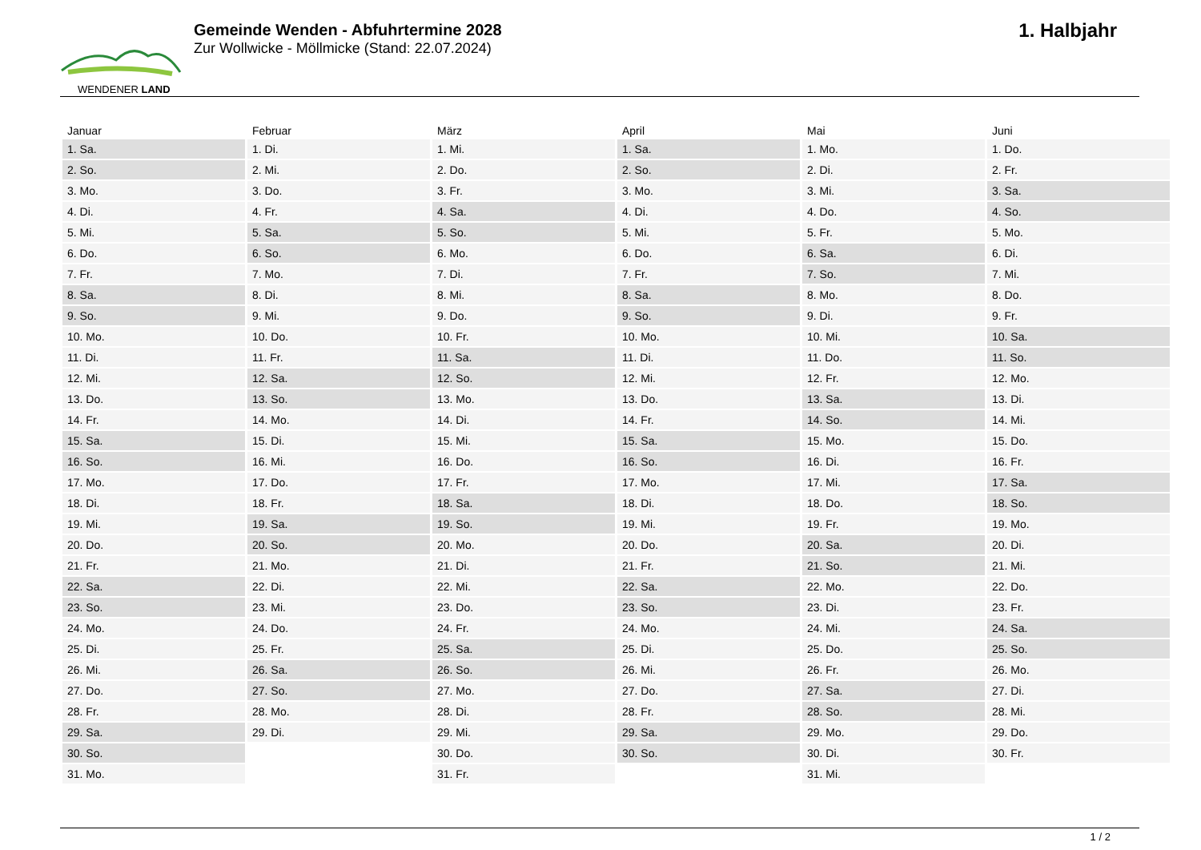WENDENER LAND
Gemeinde Wenden - Abfuhrtermine 2028
Zur Wollwicke - Möllmicke (Stand: 22.07.2024)
1. Halbjahr
| Januar | Februar | März | April | Mai | Juni |
| --- | --- | --- | --- | --- | --- |
| 1. Sa. | 1. Di. | 1. Mi. | 1. Sa. | 1. Mo. | 1. Do. |
| 2. So. | 2. Mi. | 2. Do. | 2. So. | 2. Di. | 2. Fr. |
| 3. Mo. | 3. Do. | 3. Fr. | 3. Mo. | 3. Mi. | 3. Sa. |
| 4. Di. | 4. Fr. | 4. Sa. | 4. Di. | 4. Do. | 4. So. |
| 5. Mi. | 5. Sa. | 5. So. | 5. Mi. | 5. Fr. | 5. Mo. |
| 6. Do. | 6. So. | 6. Mo. | 6. Do. | 6. Sa. | 6. Di. |
| 7. Fr. | 7. Mo. | 7. Di. | 7. Fr. | 7. So. | 7. Mi. |
| 8. Sa. | 8. Di. | 8. Mi. | 8. Sa. | 8. Mo. | 8. Do. |
| 9. So. | 9. Mi. | 9. Do. | 9. So. | 9. Di. | 9. Fr. |
| 10. Mo. | 10. Do. | 10. Fr. | 10. Mo. | 10. Mi. | 10. Sa. |
| 11. Di. | 11. Fr. | 11. Sa. | 11. Di. | 11. Do. | 11. So. |
| 12. Mi. | 12. Sa. | 12. So. | 12. Mi. | 12. Fr. | 12. Mo. |
| 13. Do. | 13. So. | 13. Mo. | 13. Do. | 13. Sa. | 13. Di. |
| 14. Fr. | 14. Mo. | 14. Di. | 14. Fr. | 14. So. | 14. Mi. |
| 15. Sa. | 15. Di. | 15. Mi. | 15. Sa. | 15. Mo. | 15. Do. |
| 16. So. | 16. Mi. | 16. Do. | 16. So. | 16. Di. | 16. Fr. |
| 17. Mo. | 17. Do. | 17. Fr. | 17. Mo. | 17. Mi. | 17. Sa. |
| 18. Di. | 18. Fr. | 18. Sa. | 18. Di. | 18. Do. | 18. So. |
| 19. Mi. | 19. Sa. | 19. So. | 19. Mi. | 19. Fr. | 19. Mo. |
| 20. Do. | 20. So. | 20. Mo. | 20. Do. | 20. Sa. | 20. Di. |
| 21. Fr. | 21. Mo. | 21. Di. | 21. Fr. | 21. So. | 21. Mi. |
| 22. Sa. | 22. Di. | 22. Mi. | 22. Sa. | 22. Mo. | 22. Do. |
| 23. So. | 23. Mi. | 23. Do. | 23. So. | 23. Di. | 23. Fr. |
| 24. Mo. | 24. Do. | 24. Fr. | 24. Mo. | 24. Mi. | 24. Sa. |
| 25. Di. | 25. Fr. | 25. Sa. | 25. Di. | 25. Do. | 25. So. |
| 26. Mi. | 26. Sa. | 26. So. | 26. Mi. | 26. Fr. | 26. Mo. |
| 27. Do. | 27. So. | 27. Mo. | 27. Do. | 27. Sa. | 27. Di. |
| 28. Fr. | 28. Mo. | 28. Di. | 28. Fr. | 28. So. | 28. Mi. |
| 29. Sa. | 29. Di. | 29. Mi. | 29. Sa. | 29. Mo. | 29. Do. |
| 30. So. | | 30. Do. | 30. So. | 30. Di. | 30. Fr. |
| 31. Mo. | | 31. Fr. | | 31. Mi. | |
1 / 2